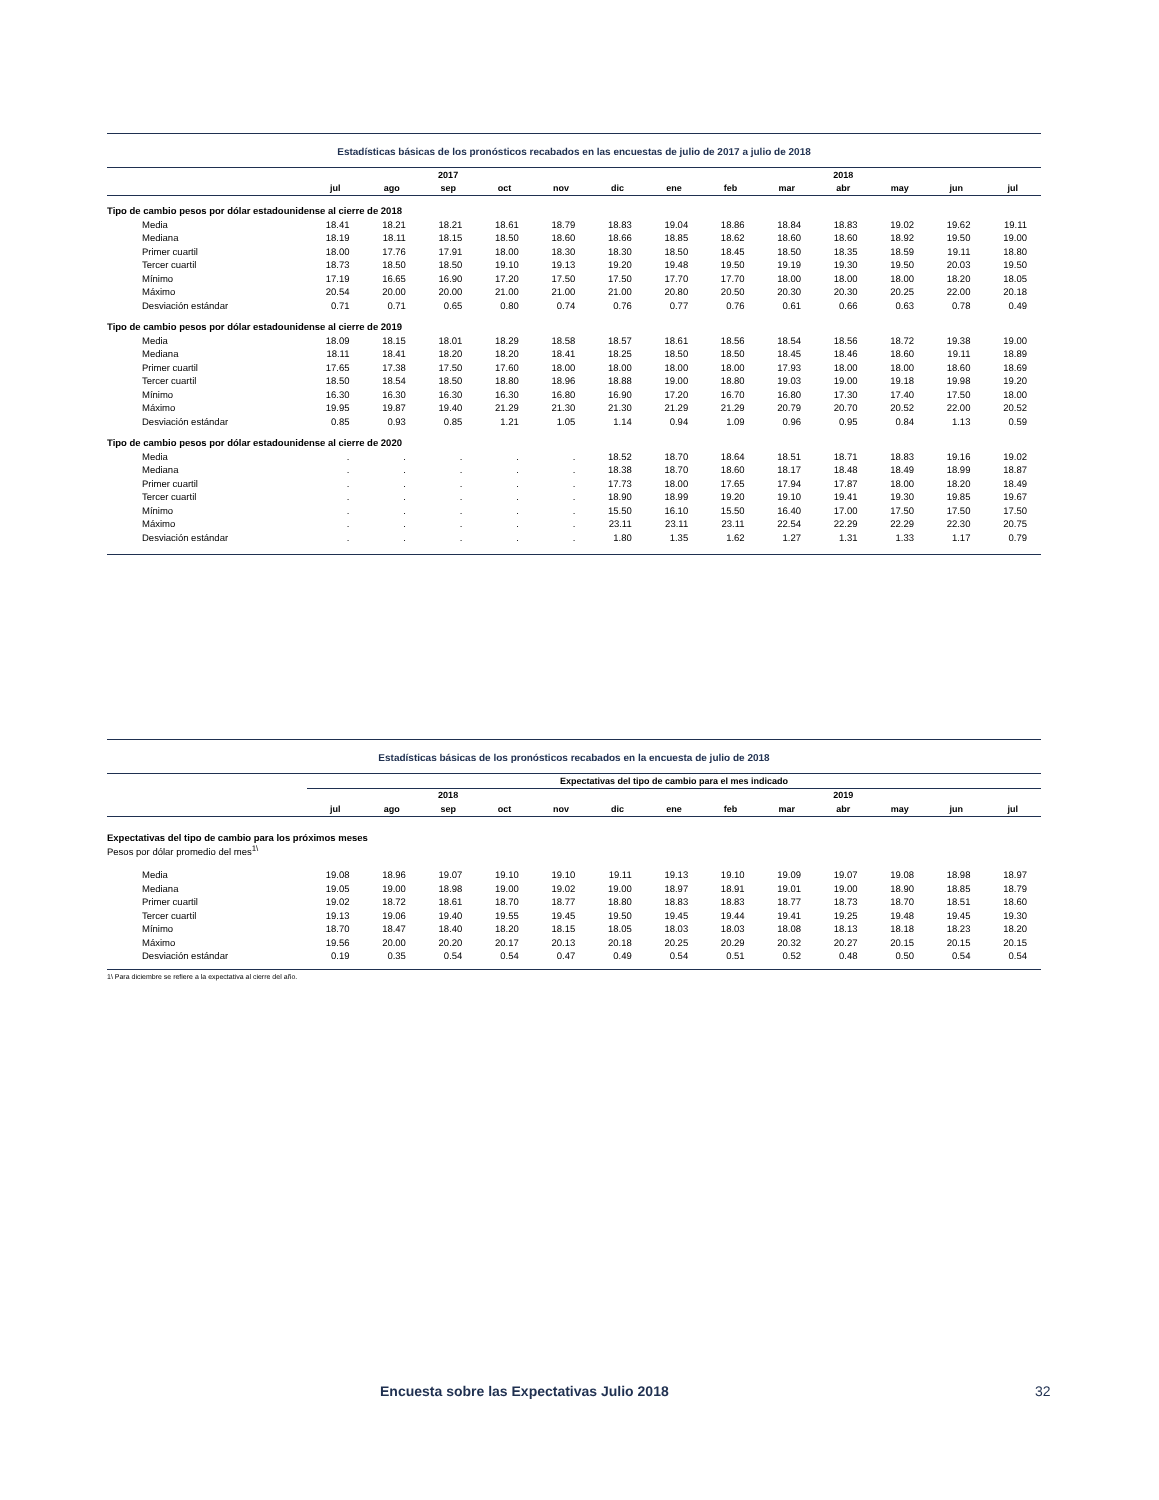Estadísticas básicas de los pronósticos recabados en las encuestas de julio de 2017 a julio de 2018
| | | | 2017 | | | | | | | 2018 | | | |
| --- | --- | --- | --- | --- | --- | --- | --- | --- | --- | --- | --- | --- | --- |
| | jul | ago | sep | oct | nov | dic | ene | feb | mar | abr | may | jun | jul |
| Tipo de cambio pesos por dólar estadounidense al cierre de 2018 | | | | | | | | | | | | | |
| Media | 18.41 | 18.21 | 18.21 | 18.61 | 18.79 | 18.83 | 19.04 | 18.86 | 18.84 | 18.83 | 19.02 | 19.62 | 19.11 |
| Mediana | 18.19 | 18.11 | 18.15 | 18.50 | 18.60 | 18.66 | 18.85 | 18.62 | 18.60 | 18.60 | 18.92 | 19.50 | 19.00 |
| Primer cuartil | 18.00 | 17.76 | 17.91 | 18.00 | 18.30 | 18.30 | 18.50 | 18.45 | 18.50 | 18.35 | 18.59 | 19.11 | 18.80 |
| Tercer cuartil | 18.73 | 18.50 | 18.50 | 19.10 | 19.13 | 19.20 | 19.48 | 19.50 | 19.19 | 19.30 | 19.50 | 20.03 | 19.50 |
| Mínimo | 17.19 | 16.65 | 16.90 | 17.20 | 17.50 | 17.50 | 17.70 | 17.70 | 18.00 | 18.00 | 18.00 | 18.20 | 18.05 |
| Máximo | 20.54 | 20.00 | 20.00 | 21.00 | 21.00 | 21.00 | 20.80 | 20.50 | 20.30 | 20.30 | 20.25 | 22.00 | 20.18 |
| Desviación estándar | 0.71 | 0.71 | 0.65 | 0.80 | 0.74 | 0.76 | 0.77 | 0.76 | 0.61 | 0.66 | 0.63 | 0.78 | 0.49 |
| Tipo de cambio pesos por dólar estadounidense al cierre de 2019 | | | | | | | | | | | | | |
| Media | 18.09 | 18.15 | 18.01 | 18.29 | 18.58 | 18.57 | 18.61 | 18.56 | 18.54 | 18.56 | 18.72 | 19.38 | 19.00 |
| Mediana | 18.11 | 18.41 | 18.20 | 18.20 | 18.41 | 18.25 | 18.50 | 18.50 | 18.45 | 18.46 | 18.60 | 19.11 | 18.89 |
| Primer cuartil | 17.65 | 17.38 | 17.50 | 17.60 | 18.00 | 18.00 | 18.00 | 18.00 | 17.93 | 18.00 | 18.00 | 18.60 | 18.69 |
| Tercer cuartil | 18.50 | 18.54 | 18.50 | 18.80 | 18.96 | 18.88 | 19.00 | 18.80 | 19.03 | 19.00 | 19.18 | 19.98 | 19.20 |
| Mínimo | 16.30 | 16.30 | 16.30 | 16.30 | 16.80 | 16.90 | 17.20 | 16.70 | 16.80 | 17.30 | 17.40 | 17.50 | 18.00 |
| Máximo | 19.95 | 19.87 | 19.40 | 21.29 | 21.30 | 21.30 | 21.29 | 21.29 | 20.79 | 20.70 | 20.52 | 22.00 | 20.52 |
| Desviación estándar | 0.85 | 0.93 | 0.85 | 1.21 | 1.05 | 1.14 | 0.94 | 1.09 | 0.96 | 0.95 | 0.84 | 1.13 | 0.59 |
| Tipo de cambio pesos por dólar estadounidense al cierre de 2020 | | | | | | | | | | | | | |
| Media | . | . | . | . | . | 18.52 | 18.70 | 18.64 | 18.51 | 18.71 | 18.83 | 19.16 | 19.02 |
| Mediana | . | . | . | . | . | 18.38 | 18.70 | 18.60 | 18.17 | 18.48 | 18.49 | 18.99 | 18.87 |
| Primer cuartil | . | . | . | . | . | 17.73 | 18.00 | 17.65 | 17.94 | 17.87 | 18.00 | 18.20 | 18.49 |
| Tercer cuartil | . | . | . | . | . | 18.90 | 18.99 | 19.20 | 19.10 | 19.41 | 19.30 | 19.85 | 19.67 |
| Mínimo | . | . | . | . | . | 15.50 | 16.10 | 15.50 | 16.40 | 17.00 | 17.50 | 17.50 | 17.50 |
| Máximo | . | . | . | . | . | 23.11 | 23.11 | 23.11 | 22.54 | 22.29 | 22.29 | 22.30 | 20.75 |
| Desviación estándar | . | . | . | . | . | 1.80 | 1.35 | 1.62 | 1.27 | 1.31 | 1.33 | 1.17 | 0.79 |
Estadísticas básicas de los pronósticos recabados en la encuesta de julio de 2018
| | Expectativas del tipo de cambio para el mes indicado | | | | | | | | | | | | |
| --- | --- | --- | --- | --- | --- | --- | --- | --- | --- | --- | --- | --- | --- |
| | | | 2018 | | | | | | | 2019 | | | |
| | jul | ago | sep | oct | nov | dic | ene | feb | mar | abr | may | jun | jul |
| Expectativas del tipo de cambio para los próximos meses | | | | | | | | | | | | | |
| Pesos por dólar promedio del mes<sup>1\</sup> | | | | | | | | | | | | | |
| Media | 19.08 | 18.96 | 19.07 | 19.10 | 19.10 | 19.11 | 19.13 | 19.10 | 19.09 | 19.07 | 19.08 | 18.98 | 18.97 |
| Mediana | 19.05 | 19.00 | 18.98 | 19.00 | 19.02 | 19.00 | 18.97 | 18.91 | 19.01 | 19.00 | 18.90 | 18.85 | 18.79 |
| Primer cuartil | 19.02 | 18.72 | 18.61 | 18.70 | 18.77 | 18.80 | 18.83 | 18.83 | 18.77 | 18.73 | 18.70 | 18.51 | 18.60 |
| Tercer cuartil | 19.13 | 19.06 | 19.40 | 19.55 | 19.45 | 19.50 | 19.45 | 19.44 | 19.41 | 19.25 | 19.48 | 19.45 | 19.30 |
| Mínimo | 18.70 | 18.47 | 18.40 | 18.20 | 18.15 | 18.05 | 18.03 | 18.03 | 18.08 | 18.13 | 18.18 | 18.23 | 18.20 |
| Máximo | 19.56 | 20.00 | 20.20 | 20.17 | 20.13 | 20.18 | 20.25 | 20.29 | 20.32 | 20.27 | 20.15 | 20.15 | 20.15 |
| Desviación estándar | 0.19 | 0.35 | 0.54 | 0.54 | 0.47 | 0.49 | 0.54 | 0.51 | 0.52 | 0.48 | 0.50 | 0.54 | 0.54 |
1\ Para diciembre se refiere a la expectativa al cierre del año.
Encuesta sobre las Expectativas Julio 2018
32